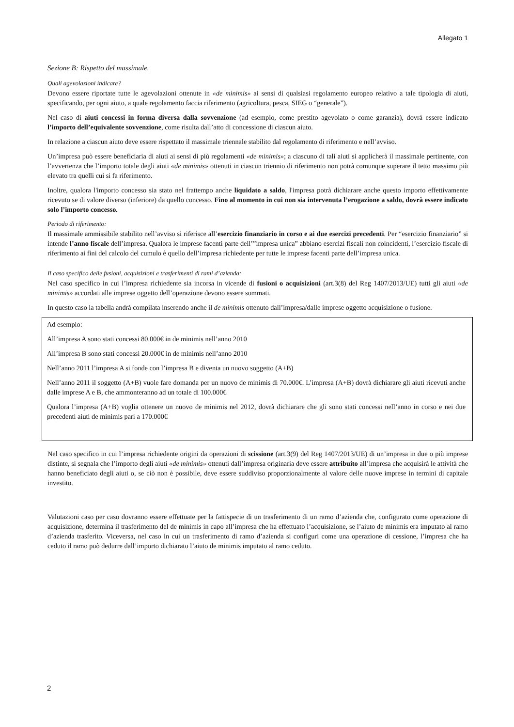Allegato 1
Sezione B: Rispetto del massimale.
Quali agevolazioni indicare?
Devono essere riportate tutte le agevolazioni ottenute in «de minimis» ai sensi di qualsiasi regolamento europeo relativo a tale tipologia di aiuti, specificando, per ogni aiuto, a quale regolamento faccia riferimento (agricoltura, pesca, SIEG o “generale”).
Nel caso di aiuti concessi in forma diversa dalla sovvenzione (ad esempio, come prestito agevolato o come garanzia), dovrà essere indicato l’importo dell’equivalente sovvenzione, come risulta dall’atto di concessione di ciascun aiuto.
In relazione a ciascun aiuto deve essere rispettato il massimale triennale stabilito dal regolamento di riferimento e nell’avviso.
Un’impresa può essere beneficiaria di aiuti ai sensi di più regolamenti «de minimis»; a ciascuno di tali aiuti si applicherà il massimale pertinente, con l’avvertenza che l’importo totale degli aiuti «de minimis» ottenuti in ciascun triennio di riferimento non potrà comunque superare il tetto massimo più elevato tra quelli cui si fa riferimento.
Inoltre, qualora l'importo concesso sia stato nel frattempo anche liquidato a saldo, l'impresa potrà dichiarare anche questo importo effettivamente ricevuto se di valore diverso (inferiore) da quello concesso. Fino al momento in cui non sia intervenuta l’erogazione a saldo, dovrà essere indicato solo l’importo concesso.
Periodo di riferimento:
Il massimale ammissibile stabilito nell’avviso si riferisce all’esercizio finanziario in corso e ai due esercizi precedenti. Per “esercizio finanziario” si intende l’anno fiscale dell’impresa. Qualora le imprese facenti parte dell’”impresa unica” abbiano esercizi fiscali non coincidenti, l’esercizio fiscale di riferimento ai fini del calcolo del cumulo è quello dell’impresa richiedente per tutte le imprese facenti parte dell’impresa unica.
Il caso specifico delle fusioni, acquisizioni e trasferimenti di rami d’azienda:
Nel caso specifico in cui l’impresa richiedente sia incorsa in vicende di fusioni o acquisizioni (art.3(8) del Reg 1407/2013/UE) tutti gli aiuti «de minimis» accordati alle imprese oggetto dell’operazione devono essere sommati.
In questo caso la tabella andrà compilata inserendo anche il de minimis ottenuto dall’impresa/dalle imprese oggetto acquisizione o fusione.
Ad esempio:
All’impresa A sono stati concessi 80.000€ in de minimis nell’anno 2010
All’impresa B sono stati concessi 20.000€ in de minimis nell’anno 2010
Nell’anno 2011 l’impresa A si fonde con l’impresa B e diventa un nuovo soggetto (A+B)
Nell’anno 2011 il soggetto (A+B) vuole fare domanda per un nuovo de minimis di 70.000€. L’impresa (A+B) dovrà dichiarare gli aiuti ricevuti anche dalle imprese A e B, che ammonteranno ad un totale di 100.000€
Qualora l’impresa (A+B) voglia ottenere un nuovo de minimis nel 2012, dovrà dichiarare che gli sono stati concessi nell’anno in corso e nei due precedenti aiuti de minimis pari a 170.000€
Nel caso specifico in cui l’impresa richiedente origini da operazioni di scissione (art.3(9) del Reg 1407/2013/UE) di un’impresa in due o più imprese distinte, si segnala che l’importo degli aiuti «de minimis» ottenuti dall’impresa originaria deve essere attribuito all’impresa che acquisirà le attività che hanno beneficiato degli aiuti o, se ciò non è possibile, deve essere suddiviso proporzionalmente al valore delle nuove imprese in termini di capitale investito.
Valutazioni caso per caso dovranno essere effettuate per la fattispecie di un trasferimento di un ramo d’azienda che, configurato come operazione di acquisizione, determina il trasferimento del de minimis in capo all’impresa che ha effettuato l’acquisizione, se l’aiuto de minimis era imputato al ramo d’azienda trasferito. Viceversa, nel caso in cui un trasferimento di ramo d’azienda si configuri come una operazione di cessione, l’impresa che ha ceduto il ramo può dedurre dall’importo dichiarato l’aiuto de minimis imputato al ramo ceduto.
2